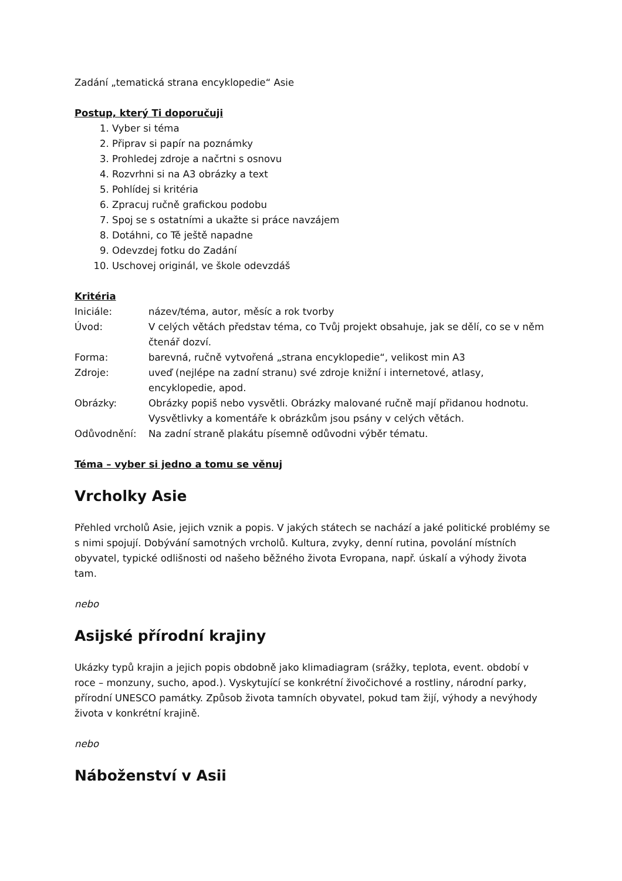Zadání „tematická strana encyklopedie“ Asie
Postup, který Ti doporučuji
1. Vyber si téma
2. Připrav si papír na poznámky
3. Prohledej zdroje a načrtni s osnovu
4. Rozvrhni si na A3 obrázky a text
5. Pohlídej si kritéria
6. Zpracuj ručně grafickou podobu
7. Spoj se s ostatními a ukažte si práce navzájem
8. Dotáhni, co Tě ještě napadne
9. Odevzdej fotku do Zadání
10. Uschovej originál, ve škole odevzdáš
Kritéria
| Iniciále: | název/téma, autor, měsíc a rok tvorby |
| Úvod: | V celých větách představ téma, co Tvůj projekt obsahuje, jak se dělí, co se v něm čtenář dozví. |
| Forma: | barevná, ručně vytvořená „strana encyklopedie“, velikost min A3 |
| Zdroje: | uveď (nejlépe na zadní stranu) své zdroje knižní i internetové, atlasy, encyklopedie, apod. |
| Obrázky: | Obrázky popiš nebo vysvětli. Obrázky malované ručně mají přidanou hodnotu. Vysvětlivky a komentáře k obrázkům jsou psány v celých větách. |
| Odůvodnění: | Na zadní straně plakátu písemně odůvodni výběr tématu. |
Téma – vyber si jedno a tomu se věnuj
Vrcholky Asie
Přehled vrcholů Asie, jejich vznik a popis. V jakých státech se nachází a jaké politické problémy se s nimi spojují. Dobývání samotných vrcholů. Kultura, zvyky, denní rutina, povolání místních obyvatel, typické odlišnosti od našeho běžného života Evropana, např. úskalí a výhody života tam.
nebo
Asijské přírodní krajiny
Ukázky typů krajin a jejich popis obdobně jako klimadiagram (srážky, teplota, event. období v roce – monzuny, sucho, apod.). Vyskytující se konkrétní živočichové a rostliny, národní parky, přírodní UNESCO památky. Způsob života tamních obyvatel, pokud tam žijí, výhody a nevýhody života v konkrétní krajině.
nebo
Náboženství v Asii